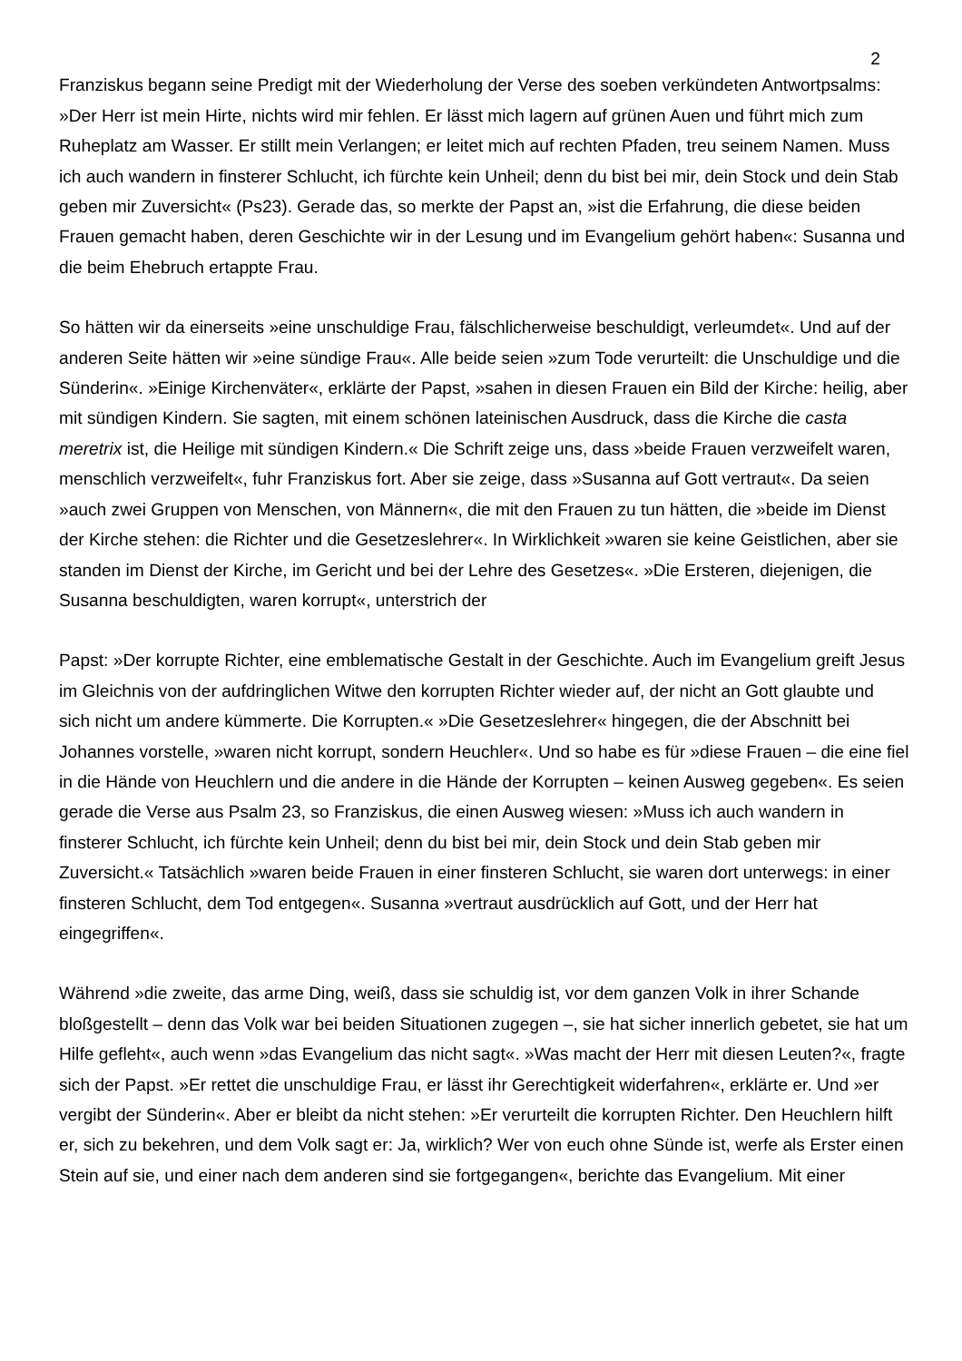2
Franziskus begann seine Predigt mit der Wiederholung der Verse des soeben verkündeten Antwortpsalms: »Der Herr ist mein Hirte, nichts wird mir fehlen. Er lässt mich lagern auf grünen Auen und führt mich zum Ruheplatz am Wasser. Er stillt mein Verlangen; er leitet mich auf rechten Pfaden, treu seinem Namen. Muss ich auch wandern in finsterer Schlucht, ich fürchte kein Unheil; denn du bist bei mir, dein Stock und dein Stab geben mir Zuversicht« (Ps23). Gerade das, so merkte der Papst an, »ist die Erfahrung, die diese beiden Frauen gemacht haben, deren Geschichte wir in der Lesung und im Evangelium gehört haben«: Susanna und die beim Ehebruch ertappte Frau.
So hätten wir da einerseits »eine unschuldige Frau, fälschlicherweise beschuldigt, verleumdet«. Und auf der anderen Seite hätten wir »eine sündige Frau«. Alle beide seien »zum Tode verurteilt: die Unschuldige und die Sünderin«. »Einige Kirchenväter«, erklärte der Papst, »sahen in diesen Frauen ein Bild der Kirche: heilig, aber mit sündigen Kindern. Sie sagten, mit einem schönen lateinischen Ausdruck, dass die Kirche die casta meretrix ist, die Heilige mit sündigen Kindern.« Die Schrift zeige uns, dass »beide Frauen verzweifelt waren, menschlich verzweifelt«, fuhr Franziskus fort. Aber sie zeige, dass »Susanna auf Gott vertraut«. Da seien »auch zwei Gruppen von Menschen, von Männern«, die mit den Frauen zu tun hätten, die »beide im Dienst der Kirche stehen: die Richter und die Gesetzeslehrer«. In Wirklichkeit »waren sie keine Geistlichen, aber sie standen im Dienst der Kirche, im Gericht und bei der Lehre des Gesetzes«. »Die Ersteren, diejenigen, die Susanna beschuldigten, waren korrupt«, unterstrich der
Papst: »Der korrupte Richter, eine emblematische Gestalt in der Geschichte. Auch im Evangelium greift Jesus im Gleichnis von der aufdringlichen Witwe den korrupten Richter wieder auf, der nicht an Gott glaubte und sich nicht um andere kümmerte. Die Korrupten.« »Die Gesetzeslehrer« hingegen, die der Abschnitt bei Johannes vorstelle, »waren nicht korrupt, sondern Heuchler«. Und so habe es für »diese Frauen – die eine fiel in die Hände von Heuchlern und die andere in die Hände der Korrupten – keinen Ausweg gegeben«. Es seien gerade die Verse aus Psalm 23, so Franziskus, die einen Ausweg wiesen: »Muss ich auch wandern in finsterer Schlucht, ich fürchte kein Unheil; denn du bist bei mir, dein Stock und dein Stab geben mir Zuversicht.« Tatsächlich »waren beide Frauen in einer finsteren Schlucht, sie waren dort unterwegs: in einer finsteren Schlucht, dem Tod entgegen«. Susanna »vertraut ausdrücklich auf Gott, und der Herr hat eingegriffen«.
Während »die zweite, das arme Ding, weiß, dass sie schuldig ist, vor dem ganzen Volk in ihrer Schande bloßgestellt – denn das Volk war bei beiden Situationen zugegen –, sie hat sicher innerlich gebetet, sie hat um Hilfe gefleht«, auch wenn »das Evangelium das nicht sagt«. »Was macht der Herr mit diesen Leuten?«, fragte sich der Papst. »Er rettet die unschuldige Frau, er lässt ihr Gerechtigkeit widerfahren«, erklärte er. Und »er vergibt der Sünderin«. Aber er bleibt da nicht stehen: »Er verurteilt die korrupten Richter. Den Heuchlern hilft er, sich zu bekehren, und dem Volk sagt er: Ja, wirklich? Wer von euch ohne Sünde ist, werfe als Erster einen Stein auf sie, und einer nach dem anderen sind sie fortgegangen«, berichte das Evangelium. Mit einer